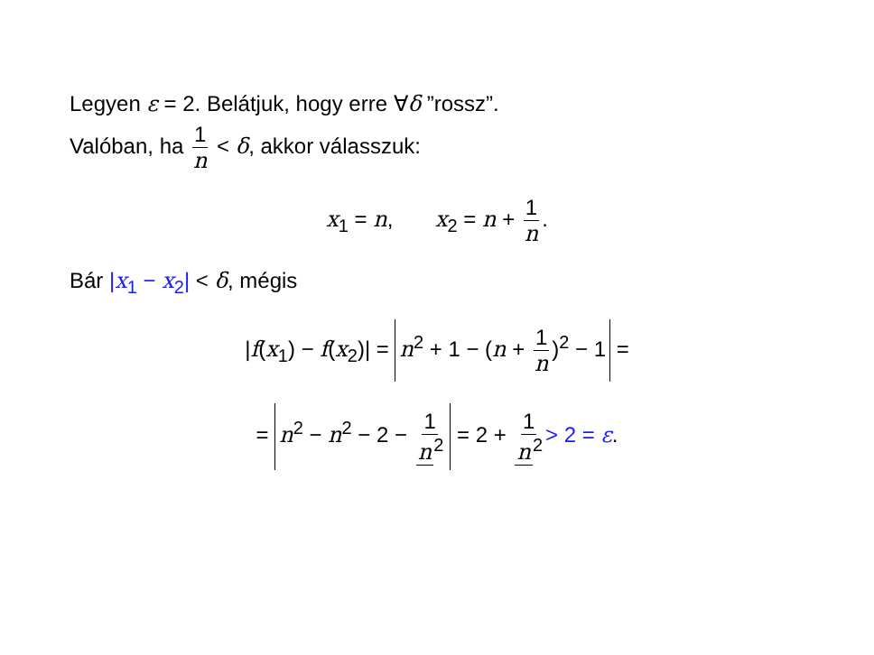Legyen ε = 2. Belátjuk, hogy erre ∀δ ”rossz”.
Valóban, ha 1 n < δ, akkor válasszuk:
x<sub>1</sub> = n, x<sub>2</sub> = n + 1 n.
Bár |x<sub>1</sub> − x<sub>2</sub>| < δ, mégis
|f(x<sub>1</sub>) − f(x<sub>2</sub>)| = n<sup>2</sup> + 1 − (n + 1 n)<sup>2</sup> − 1 =
= n<sup>2</sup> − n<sup>2</sup> − 2 − 1 n<sup>2</sup> = 2 + 1 n<sup>2</sup> > 2 = ε.